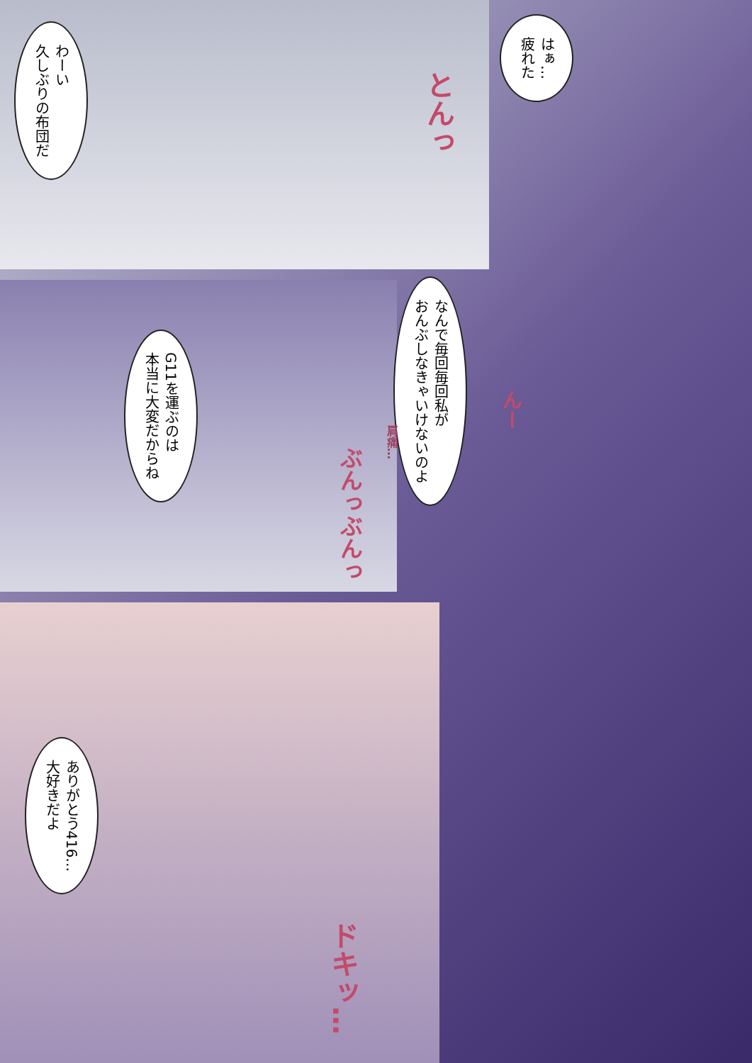わーい
久しぶりの布団だ
はぁ…
疲れた
とんっ
なんで毎回毎回私が
おんぶしなきゃいけないのよ
肩痛…
んー
G11を運ぶのは
本当に大変だからね
ぶんっぶんっ
ありがとう416…
大好きだよ
ドキッ…